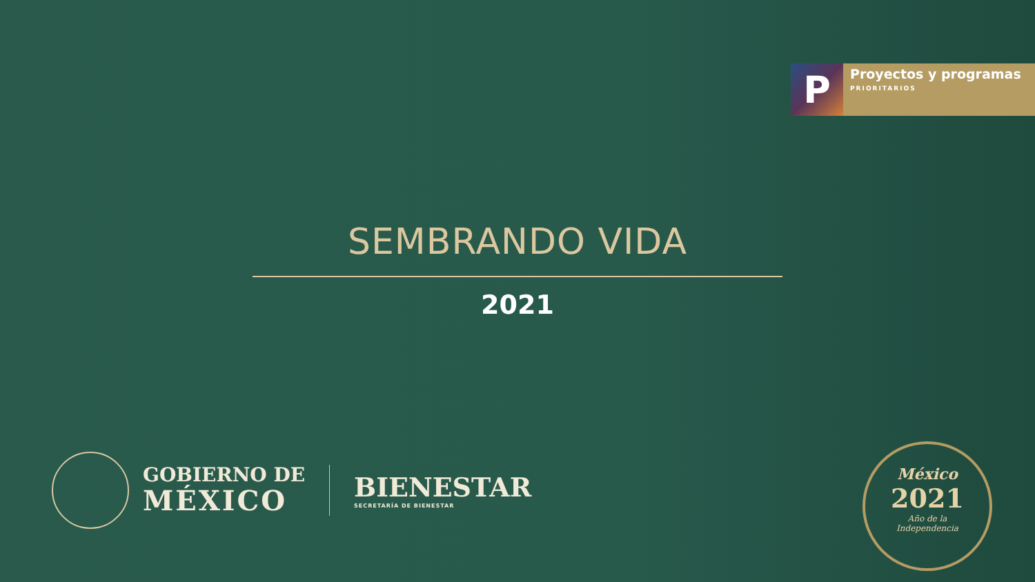P
Proyectos y programas
PRIORITARIOS
SEMBRANDO VIDA
2021
GOBIERNO DE
MÉXICO
BIENESTAR
SECRETARÍA DE BIENESTAR
México
2021
Año de la
Independencia